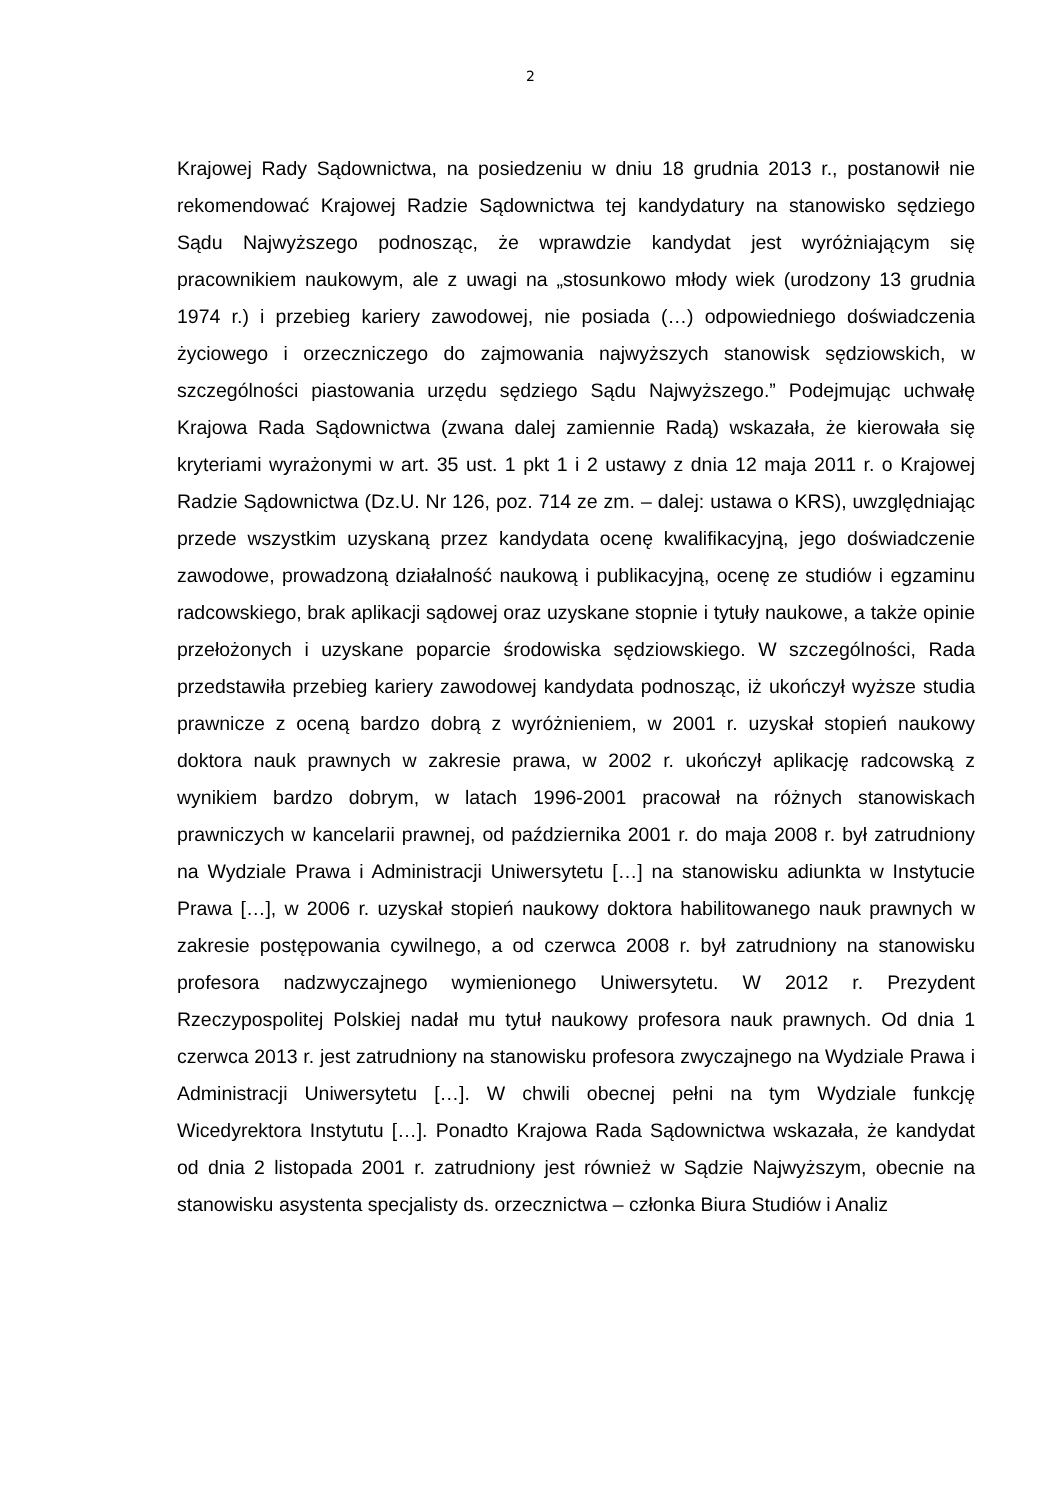2
Krajowej Rady Sądownictwa, na posiedzeniu w dniu 18 grudnia 2013 r., postanowił nie rekomendować Krajowej Radzie Sądownictwa tej kandydatury na stanowisko sędziego Sądu Najwyższego podnosząc, że wprawdzie kandydat jest wyróżniającym się pracownikiem naukowym, ale z uwagi na „stosunkowo młody wiek (urodzony 13 grudnia 1974 r.) i przebieg kariery zawodowej, nie posiada (…) odpowiedniego doświadczenia życiowego i orzeczniczego do zajmowania najwyższych stanowisk sędziowskich, w szczególności piastowania urzędu sędziego Sądu Najwyższego.” Podejmując uchwałę Krajowa Rada Sądownictwa (zwana dalej zamiennie Radą) wskazała, że kierowała się kryteriami wyrażonymi w art. 35 ust. 1 pkt 1 i 2 ustawy z dnia 12 maja 2011 r. o Krajowej Radzie Sądownictwa (Dz.U. Nr 126, poz. 714 ze zm. – dalej: ustawa o KRS), uwzględniając przede wszystkim uzyskaną przez kandydata ocenę kwalifikacyjną, jego doświadczenie zawodowe, prowadzoną działalność naukową i publikacyjną, ocenę ze studiów i egzaminu radcowskiego, brak aplikacji sądowej oraz uzyskane stopnie i tytuły naukowe, a także opinie przełożonych i uzyskane poparcie środowiska sędziowskiego. W szczególności, Rada przedstawiła przebieg kariery zawodowej kandydata podnosząc, iż ukończył wyższe studia prawnicze z oceną bardzo dobrą z wyróżnieniem, w 2001 r. uzyskał stopień naukowy doktora nauk prawnych w zakresie prawa, w 2002 r. ukończył aplikację radcowską z wynikiem bardzo dobrym, w latach 1996-2001 pracował na różnych stanowiskach prawniczych w kancelarii prawnej, od października 2001 r. do maja 2008 r. był zatrudniony na Wydziale Prawa i Administracji Uniwersytetu […] na stanowisku adiunkta w Instytucie Prawa […], w 2006 r. uzyskał stopień naukowy doktora habilitowanego nauk prawnych w zakresie postępowania cywilnego, a od czerwca 2008 r. był zatrudniony na stanowisku profesora nadzwyczajnego wymienionego Uniwersytetu. W 2012 r. Prezydent Rzeczypospolitej Polskiej nadał mu tytuł naukowy profesora nauk prawnych. Od dnia 1 czerwca 2013 r. jest zatrudniony na stanowisku profesora zwyczajnego na Wydziale Prawa i Administracji Uniwersytetu […]. W chwili obecnej pełni na tym Wydziale funkcję Wicedyrektora Instytutu […]. Ponadto Krajowa Rada Sądownictwa wskazała, że kandydat od dnia 2 listopada 2001 r. zatrudniony jest również w Sądzie Najwyższym, obecnie na stanowisku asystenta specjalisty ds. orzecznictwa – członka Biura Studiów i Analiz